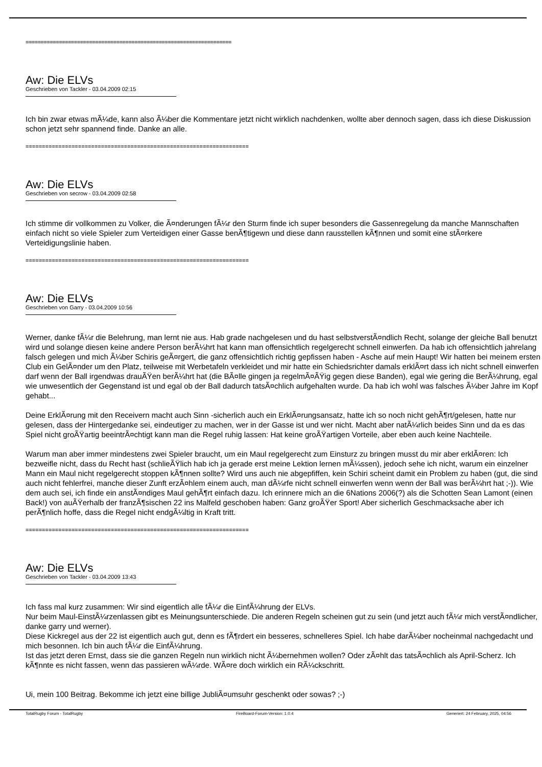====================================================================
Aw: Die ELVs
Geschrieben von Tackler - 03.04.2009 02:15
Ich bin zwar etwas mÃ¼de, kann also Ã¼ber die Kommentare jetzt nicht wirklich nachdenken, wollte aber dennoch sagen, dass ich diese Diskussion schon jetzt sehr spannend finde. Danke an alle.
====================================================================
Aw: Die ELVs
Geschrieben von secrow - 03.04.2009 02:58
Ich stimme dir vollkommen zu Volker, die Ã¤nderungen fÃ¼r den Sturm finde ich super besonders die Gassenregelung da manche Mannschaften einfach nicht so viele Spieler zum Verteidigen einer Gasse benÃ¶tigewn und diese dann rausstellen kÃ¶nnen und somit eine stÃ¤rkere Verteidigungslinie haben.
====================================================================
Aw: Die ELVs
Geschrieben von Garry - 03.04.2009 10:56
Werner, danke fÃ¼r die Belehrung, man lernt nie aus. Hab grade nachgelesen und du hast selbstverstÃ¤ndlich Recht, solange der gleiche Ball benutzt wird und solange diesen keine andere Person berÃ¼hrt hat kann man offensichtlich regelgerecht schnell einwerfen. Da hab ich offensichtlich jahrelang falsch gelegen und mich Ã¼ber Schiris geÃ¤rgert, die ganz offensichtlich richtig gepfissen haben - Asche auf mein Haupt! Wir hatten bei meinem ersten Club ein GelÃ¤nder um den Platz, teilweise mit Werbetafeln verkleidet und mir hatte ein Schiedsrichter damals erklÃ¤rt dass ich nicht schnell einwerfen darf wenn der Ball irgendwas drauÃŸen berÃ¼hrt hat (die BÃ¤lle gingen ja regelmÃ¤ÃŸig gegen diese Banden), egal wie gering die BerÃ¼hrung, egal wie unwesentlich der Gegenstand ist und egal ob der Ball dadurch tatsÃ¤chlich aufgehalten wurde. Da hab ich wohl was falsches Ã¼ber Jahre im Kopf gehabt...
Deine ErklÃ¤rung mit den Receivern macht auch Sinn -sicherlich auch ein ErklÃ¤rungsansatz, hatte ich so noch nicht gehÃ¶rt/gelesen, hatte nur gelesen, dass der Hintergedanke sei, eindeutiger zu machen, wer in der Gasse ist und wer nicht. Macht aber natÃ¼rlich beides Sinn und da es das Spiel nicht groÃŸartig beeintrÃ¤chtigt kann man die Regel ruhig lassen: Hat keine groÃŸartigen Vorteile, aber eben auch keine Nachteile.
Warum man aber immer mindestens zwei Spieler braucht, um ein Maul regelgerecht zum Einsturz zu bringen musst du mir aber erklÃ¤ren: Ich bezweifle nicht, dass du Recht hast (schlieÃŸlich hab ich ja gerade erst meine Lektion lernen mÃ¼ssen), jedoch sehe ich nicht, warum ein einzelner Mann ein Maul nicht regelgerecht stoppen kÃ¶nnen sollte? Wird uns auch nie abgepfiffen, kein Schiri scheint damit ein Problem zu haben (gut, die sind auch nicht fehlerfrei, manche dieser Zunft erzÃ¤hlem einem auch, man dÃ¼rfe nicht schnell einwerfen wenn wenn der Ball was berÃ¼hrt hat ;-)). Wie dem auch sei, ich finde ein anstÃ¤ndiges Maul gehÃ¶rt einfach dazu. Ich erinnere mich an die 6Nations 2006(?) als die Schotten Sean Lamont (einen Back!) von auÃŸerhalb der franzÃ¶sischen 22 ins Malfeld geschoben haben: Ganz groÃŸer Sport! Aber sicherlich Geschmacksache aber ich perÃ¶nlich hoffe, dass die Regel nicht endgÃ¼ltig in Kraft tritt.
====================================================================
Aw: Die ELVs
Geschrieben von Tackler - 03.04.2009 13:43
Ich fass mal kurz zusammen: Wir sind eigentlich alle fÃ¼r die EinfÃ¼hrung der ELVs.
Nur beim Maul-EinstÃ¼rzenlassen gibt es Meinungsunterschiede. Die anderen Regeln scheinen gut zu sein (und jetzt auch fÃ¼r mich verstÃ¤ndlicher, danke garry und werner).
Diese Kickregel aus der 22 ist eigentlich auch gut, denn es fÃ¶rdert ein besseres, schnelleres Spiel. Ich habe darÃ¼ber nocheinmal nachgedacht und mich besonnen. Ich bin auch fÃ¼r die EinfÃ¼hrung.
Ist das jetzt deren Ernst, dass sie die ganzen Regeln nun wirklich nicht Ã¼bernehmen wollen? Oder zÃ¤hlt das tatsÃ¤chlich als April-Scherz. Ich kÃ¶nnte es nicht fassen, wenn das passieren wÃ¼rde. WÃ¤re doch wirklich ein RÃ¼ckschritt.
Ui, mein 100 Beitrag. Bekomme ich jetzt eine billige JubliÃ¤umsuhr geschenkt oder sowas? ;-)
TotalRugby Forum - TotalRugby FireBoard-Forum-Version: 1.0.4 Generiert: 24 February, 2025, 04:56